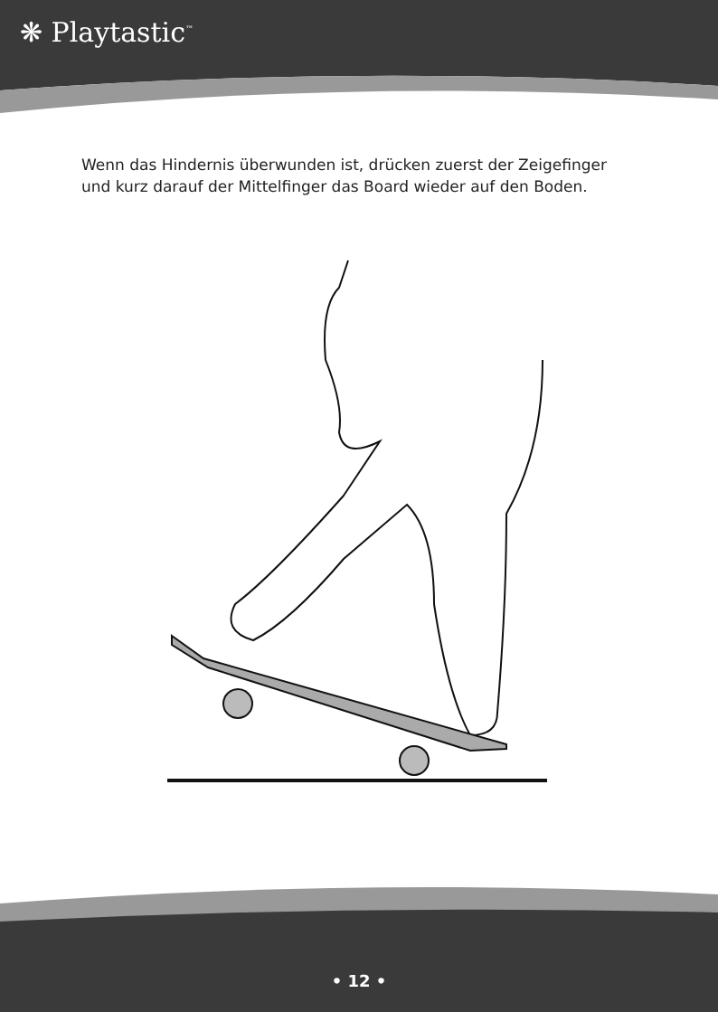❋ Playtastic<sup>™</sup>
Wenn das Hindernis überwunden ist, drücken zuerst der Zeigefinger und kurz darauf der Mittelfinger das Board wieder auf den Boden.
• 12 •